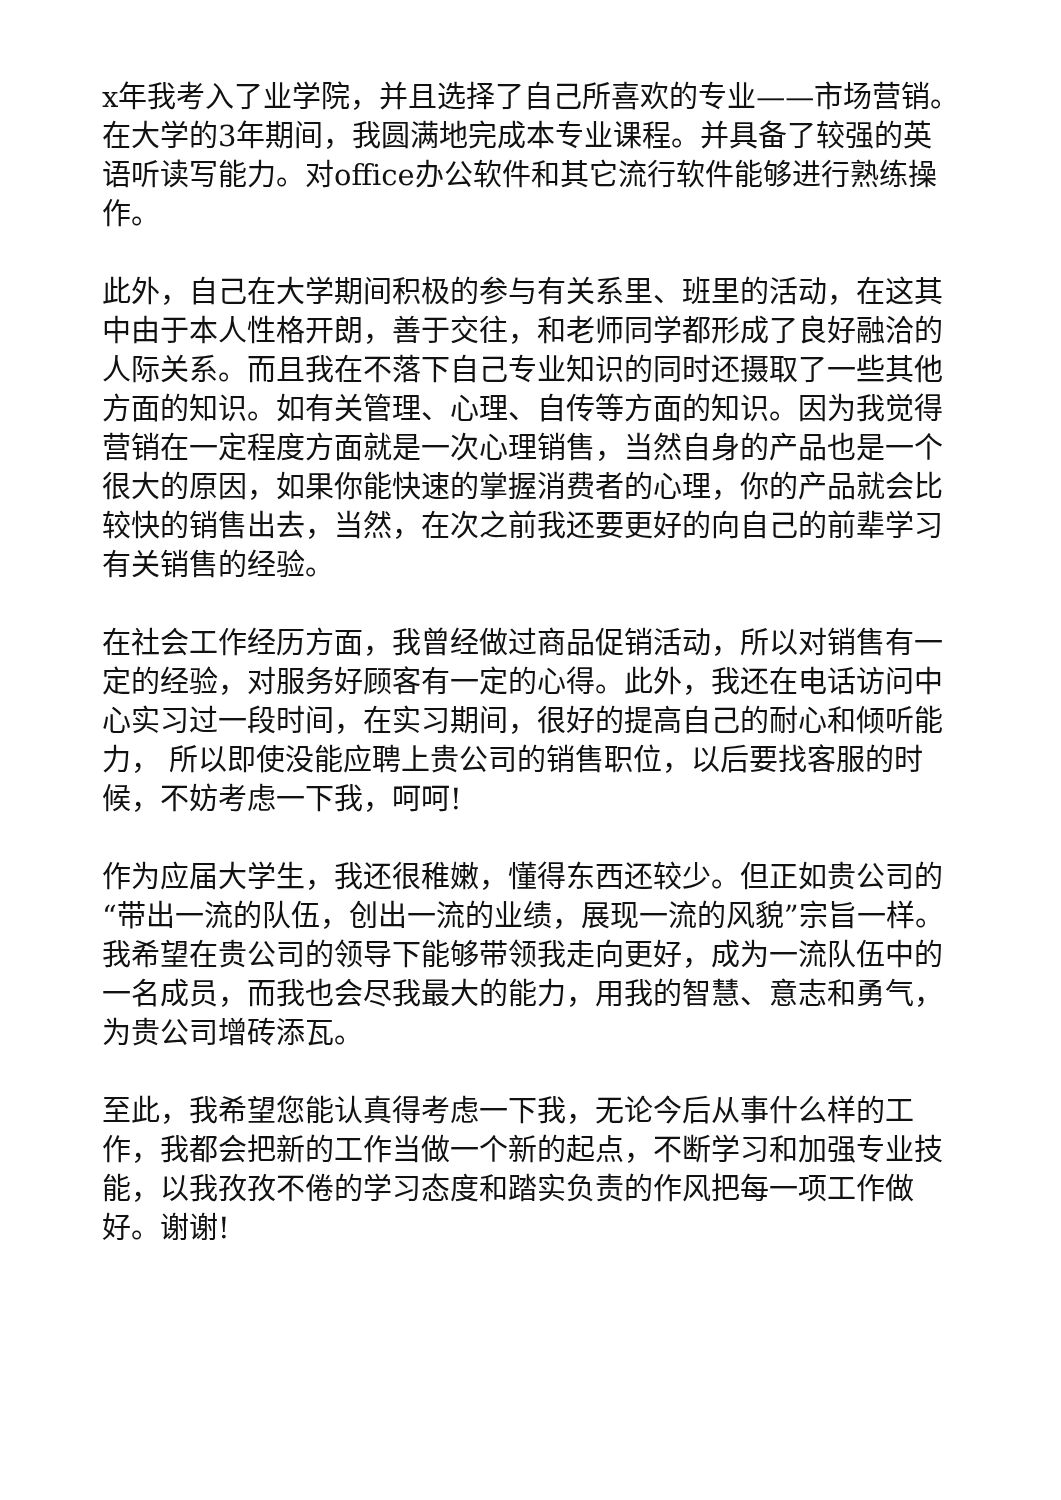x年我考入了业学院，并且选择了自己所喜欢的专业——市场营销。在大学的3年期间，我圆满地完成本专业课程。并具备了较强的英语听读写能力。对office办公软件和其它流行软件能够进行熟练操作。
此外，自己在大学期间积极的参与有关系里、班里的活动，在这其中由于本人性格开朗，善于交往，和老师同学都形成了良好融洽的人际关系。而且我在不落下自己专业知识的同时还摄取了一些其他方面的知识。如有关管理、心理、自传等方面的知识。因为我觉得营销在一定程度方面就是一次心理销售，当然自身的产品也是一个很大的原因，如果你能快速的掌握消费者的心理，你的产品就会比较快的销售出去，当然，在次之前我还要更好的向自己的前辈学习有关销售的经验。
在社会工作经历方面，我曾经做过商品促销活动，所以对销售有一定的经验，对服务好顾客有一定的心得。此外，我还在电话访问中心实习过一段时间，在实习期间，很好的提高自己的耐心和倾听能力， 所以即使没能应聘上贵公司的销售职位，以后要找客服的时候，不妨考虑一下我，呵呵!
作为应届大学生，我还很稚嫩，懂得东西还较少。但正如贵公司的“带出一流的队伍，创出一流的业绩，展现一流的风貌”宗旨一样。我希望在贵公司的领导下能够带领我走向更好，成为一流队伍中的一名成员，而我也会尽我最大的能力，用我的智慧、意志和勇气，为贵公司增砖添瓦。
至此，我希望您能认真得考虑一下我，无论今后从事什么样的工作，我都会把新的工作当做一个新的起点，不断学习和加强专业技能，以我孜孜不倦的学习态度和踏实负责的作风把每一项工作做好。谢谢!